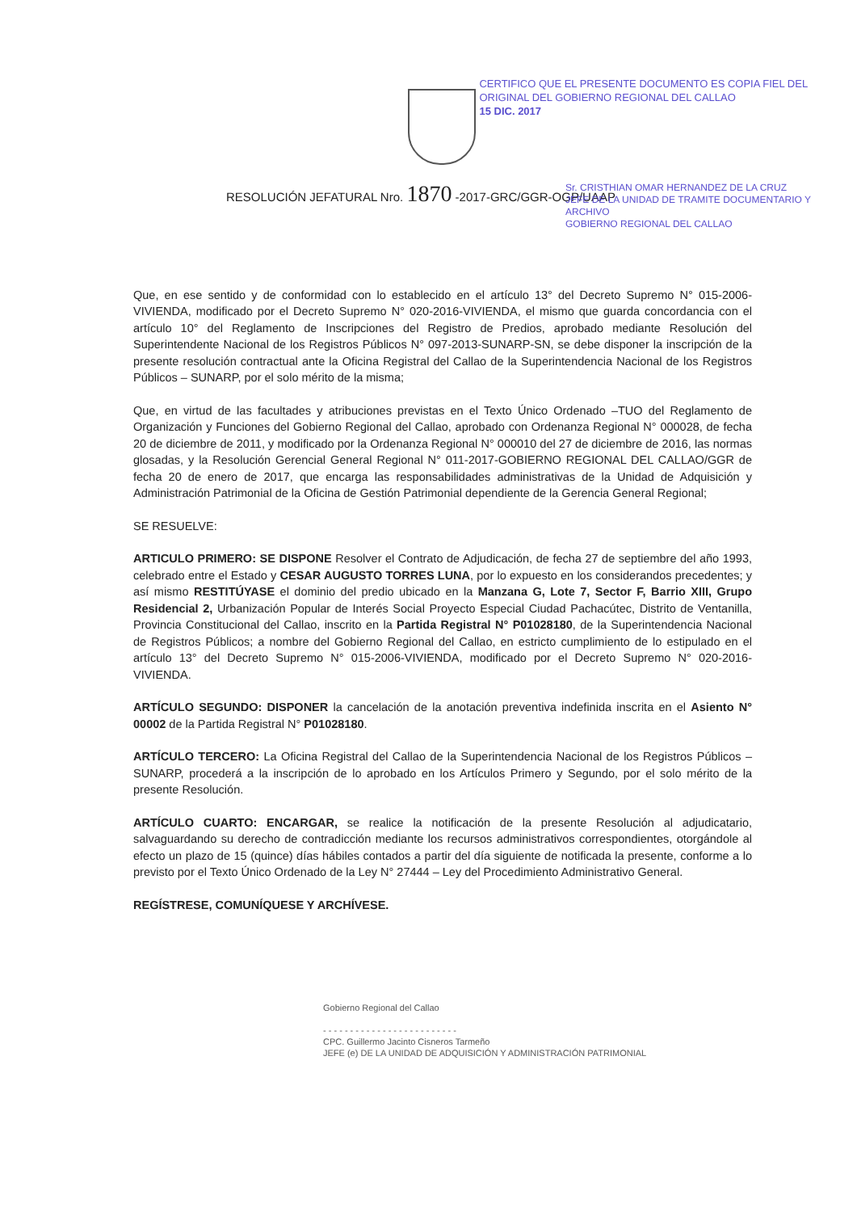CERTIFICO QUE EL PRESENTE DOCUMENTO ES COPIA FIEL DEL ORIGINAL DEL GOBIERNO REGIONAL DEL CALLAO
15 DIC. 2017
RESOLUCIÓN JEFATURAL Nro. 1870 -2017-GRC/GGR-OGP/UAAP
Sr. CRISTHIAN OMAR HERNANDEZ DE LA CRUZ
JEFE DE LA UNIDAD DE TRAMITE DOCUMENTARIO Y ARCHIVO
GOBIERNO REGIONAL DEL CALLAO
Que, en ese sentido y de conformidad con lo establecido en el artículo 13° del Decreto Supremo N° 015-2006-VIVIENDA, modificado por el Decreto Supremo N° 020-2016-VIVIENDA, el mismo que guarda concordancia con el artículo 10° del Reglamento de Inscripciones del Registro de Predios, aprobado mediante Resolución del Superintendente Nacional de los Registros Públicos N° 097-2013-SUNARP-SN, se debe disponer la inscripción de la presente resolución contractual ante la Oficina Registral del Callao de la Superintendencia Nacional de los Registros Públicos – SUNARP, por el solo mérito de la misma;
Que, en virtud de las facultades y atribuciones previstas en el Texto Único Ordenado –TUO del Reglamento de Organización y Funciones del Gobierno Regional del Callao, aprobado con Ordenanza Regional N° 000028, de fecha 20 de diciembre de 2011, y modificado por la Ordenanza Regional N° 000010 del 27 de diciembre de 2016, las normas glosadas, y la Resolución Gerencial General Regional N° 011-2017-GOBIERNO REGIONAL DEL CALLAO/GGR de fecha 20 de enero de 2017, que encarga las responsabilidades administrativas de la Unidad de Adquisición y Administración Patrimonial de la Oficina de Gestión Patrimonial dependiente de la Gerencia General Regional;
SE RESUELVE:
ARTICULO PRIMERO: SE DISPONE Resolver el Contrato de Adjudicación, de fecha 27 de septiembre del año 1993, celebrado entre el Estado y CESAR AUGUSTO TORRES LUNA, por lo expuesto en los considerandos precedentes; y así mismo RESTITÚYASE el dominio del predio ubicado en la Manzana G, Lote 7, Sector F, Barrio XIII, Grupo Residencial 2, Urbanización Popular de Interés Social Proyecto Especial Ciudad Pachacútec, Distrito de Ventanilla, Provincia Constitucional del Callao, inscrito en la Partida Registral N° P01028180, de la Superintendencia Nacional de Registros Públicos; a nombre del Gobierno Regional del Callao, en estricto cumplimiento de lo estipulado en el artículo 13° del Decreto Supremo N° 015-2006-VIVIENDA, modificado por el Decreto Supremo N° 020-2016-VIVIENDA.
ARTÍCULO SEGUNDO: DISPONER la cancelación de la anotación preventiva indefinida inscrita en el Asiento N° 00002 de la Partida Registral N° P01028180.
ARTÍCULO TERCERO: La Oficina Registral del Callao de la Superintendencia Nacional de los Registros Públicos – SUNARP, procederá a la inscripción de lo aprobado en los Artículos Primero y Segundo, por el solo mérito de la presente Resolución.
ARTÍCULO CUARTO: ENCARGAR, se realice la notificación de la presente Resolución al adjudicatario, salvaguardando su derecho de contradicción mediante los recursos administrativos correspondientes, otorgándole al efecto un plazo de 15 (quince) días hábiles contados a partir del día siguiente de notificada la presente, conforme a lo previsto por el Texto Único Ordenado de la Ley N° 27444 – Ley del Procedimiento Administrativo General.
REGÍSTRESE, COMUNÍQUESE Y ARCHÍVESE.
Gobierno Regional del Callao
- - - - - - - - - - - - - - - - - - - - - - - - -
CPC. Guillermo Jacinto Cisneros Tarmeño
JEFE (e) DE LA UNIDAD DE ADQUISICIÓN Y ADMINISTRACIÓN PATRIMONIAL